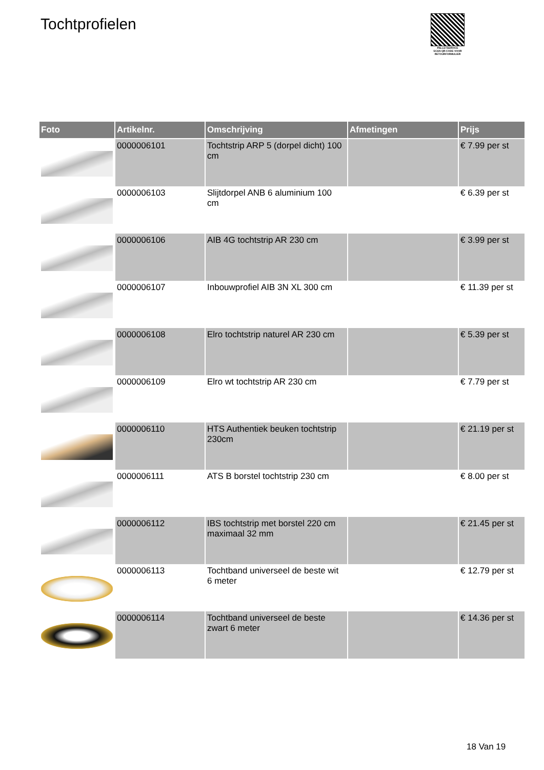Tochtprofielen
PALLETSERVICE
SCAN QR-CODE VOOR RETOURFORMULIER
| Foto | Artikelnr. | Omschrijving | Afmetingen | Prijs |
| --- | --- | --- | --- | --- |
| | 0000006101 | Tochtstrip ARP 5 (dorpel dicht) 100 cm | | € 7.99 per st |
| | 0000006103 | Slijtdorpel ANB 6 aluminium 100 cm | | € 6.39 per st |
| | 0000006106 | AIB 4G tochtstrip AR 230 cm | | € 3.99 per st |
| | 0000006107 | Inbouwprofiel AIB 3N XL 300 cm | | € 11.39 per st |
| | 0000006108 | Elro tochtstrip naturel AR 230 cm | | € 5.39 per st |
| | 0000006109 | Elro wt tochtstrip AR 230 cm | | € 7.79 per st |
| | 0000006110 | HTS Authentiek beuken tochtstrip 230cm | | € 21.19 per st |
| | 0000006111 | ATS B borstel tochtstrip 230 cm | | € 8.00 per st |
| | 0000006112 | IBS tochtstrip met borstel 220 cm maximaal 32 mm | | € 21.45 per st |
| | 0000006113 | Tochtband universeel de beste wit 6 meter | | € 12.79 per st |
| | 0000006114 | Tochtband universeel de beste zwart 6 meter | | € 14.36 per st |
18 Van 19